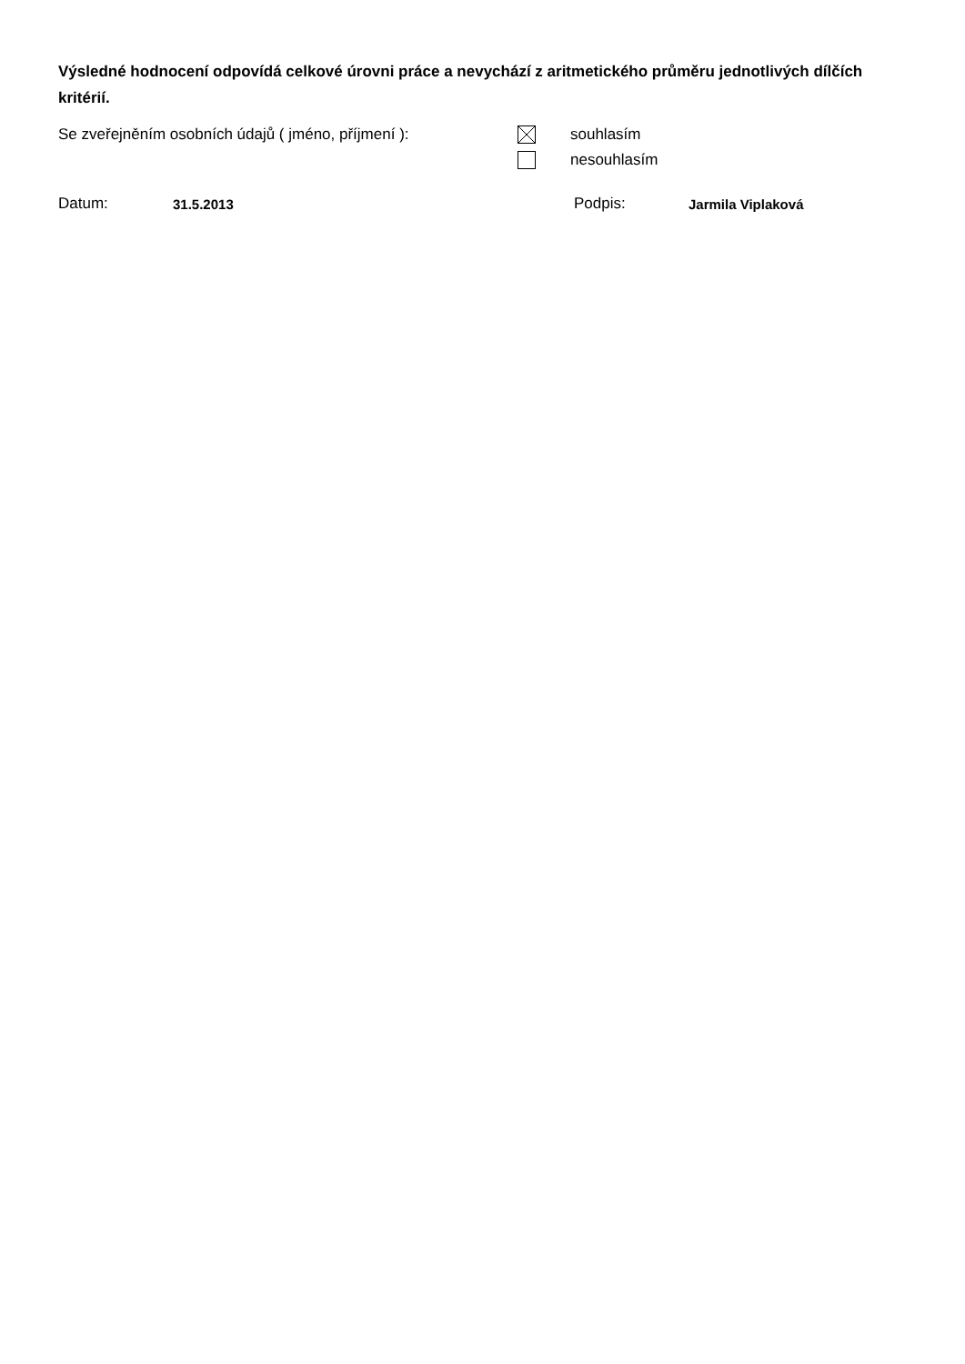Výsledné hodnocení odpovídá celkové úrovni práce a nevychází z aritmetického průměru jednotlivých dílčích kritérií.
Se zveřejněním osobních údajů ( jméno, příjmení ):
souhlasím
nesouhlasím
Datum: 31.5.2013 Podpis: Jarmila Viplaková